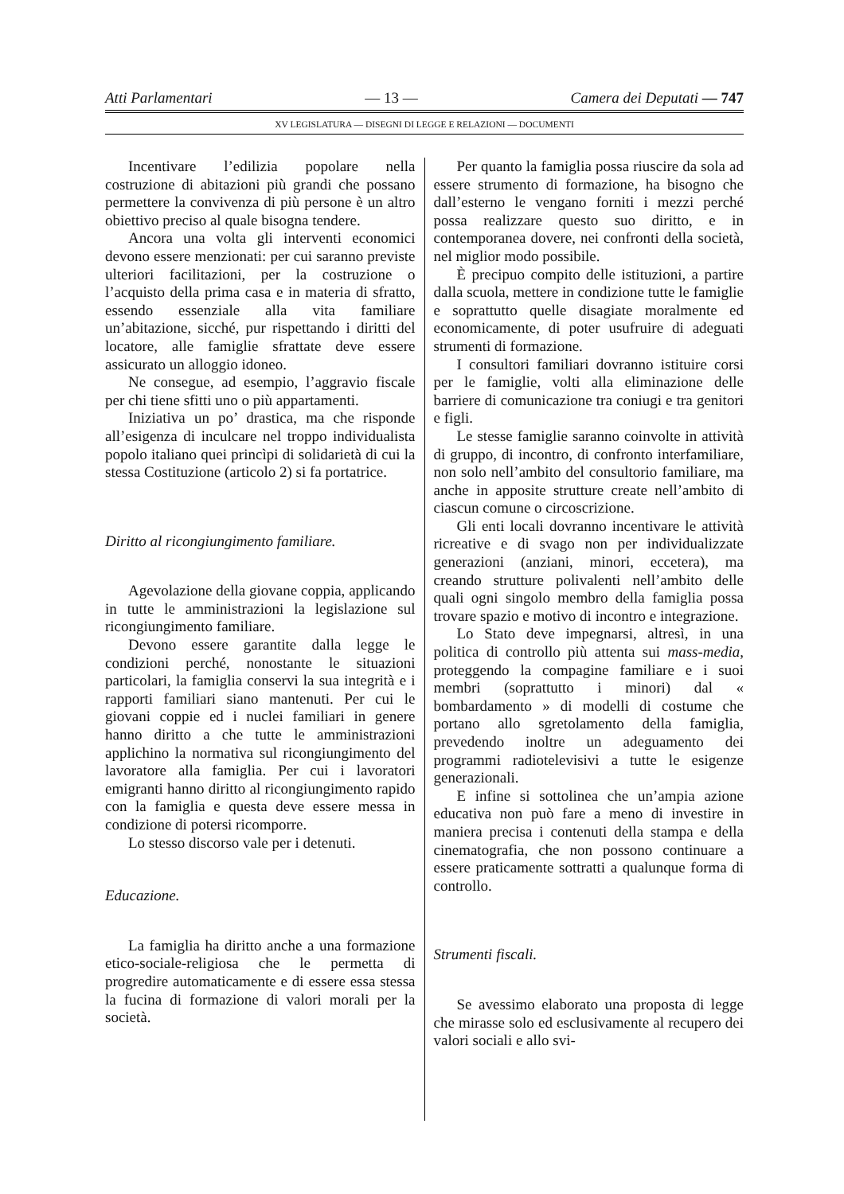Atti Parlamentari — 13 — Camera dei Deputati — 747
XV LEGISLATURA — DISEGNI DI LEGGE E RELAZIONI — DOCUMENTI
Incentivare l’edilizia popolare nella costruzione di abitazioni più grandi che possano permettere la convivenza di più persone è un altro obiettivo preciso al quale bisogna tendere.
Ancora una volta gli interventi economici devono essere menzionati: per cui saranno previste ulteriori facilitazioni, per la costruzione o l’acquisto della prima casa e in materia di sfratto, essendo essenziale alla vita familiare un’abitazione, sicché, pur rispettando i diritti del locatore, alle famiglie sfrattate deve essere assicurato un alloggio idoneo.
Ne consegue, ad esempio, l’aggravio fiscale per chi tiene sfitti uno o più appartamenti.
Iniziativa un po’ drastica, ma che risponde all’esigenza di inculcare nel troppo individualista popolo italiano quei princìpi di solidarietà di cui la stessa Costituzione (articolo 2) si fa portatrice.
Diritto al ricongiungimento familiare.
Agevolazione della giovane coppia, applicando in tutte le amministrazioni la legislazione sul ricongiungimento familiare.
Devono essere garantite dalla legge le condizioni perché, nonostante le situazioni particolari, la famiglia conservi la sua integrità e i rapporti familiari siano mantenuti. Per cui le giovani coppie ed i nuclei familiari in genere hanno diritto a che tutte le amministrazioni applichino la normativa sul ricongiungimento del lavoratore alla famiglia. Per cui i lavoratori emigranti hanno diritto al ricongiungimento rapido con la famiglia e questa deve essere messa in condizione di potersi ricomporre.
Lo stesso discorso vale per i detenuti.
Educazione.
La famiglia ha diritto anche a una formazione etico-sociale-religiosa che le permetta di progredire automaticamente e di essere essa stessa la fucina di formazione di valori morali per la società.
Per quanto la famiglia possa riuscire da sola ad essere strumento di formazione, ha bisogno che dall’esterno le vengano forniti i mezzi perché possa realizzare questo suo diritto, e in contemporanea dovere, nei confronti della società, nel miglior modo possibile.
È precipuo compito delle istituzioni, a partire dalla scuola, mettere in condizione tutte le famiglie e soprattutto quelle disagiate moralmente ed economicamente, di poter usufruire di adeguati strumenti di formazione.
I consultori familiari dovranno istituire corsi per le famiglie, volti alla eliminazione delle barriere di comunicazione tra coniugi e tra genitori e figli.
Le stesse famiglie saranno coinvolte in attività di gruppo, di incontro, di confronto interfamiliare, non solo nell’ambito del consultorio familiare, ma anche in apposite strutture create nell’ambito di ciascun comune o circoscrizione.
Gli enti locali dovranno incentivare le attività ricreative e di svago non per individualizzate generazioni (anziani, minori, eccetera), ma creando strutture polivalenti nell’ambito delle quali ogni singolo membro della famiglia possa trovare spazio e motivo di incontro e integrazione.
Lo Stato deve impegnarsi, altresì, in una politica di controllo più attenta sui mass-media, proteggendo la compagine familiare e i suoi membri (soprattutto i minori) dal « bombardamento » di modelli di costume che portano allo sgretolamento della famiglia, prevedendo inoltre un adeguamento dei programmi radiotelevisivi a tutte le esigenze generazionali.
E infine si sottolinea che un’ampia azione educativa non può fare a meno di investire in maniera precisa i contenuti della stampa e della cinematografia, che non possono continuare a essere praticamente sottratti a qualunque forma di controllo.
Strumenti fiscali.
Se avessimo elaborato una proposta di legge che mirasse solo ed esclusivamente al recupero dei valori sociali e allo svi-